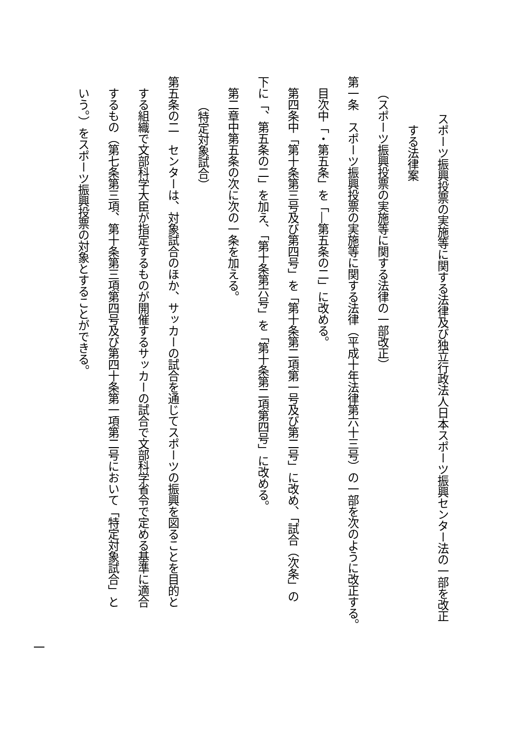スポーツ振興投票の実施等に関する法律及び独立行政法人日本スポーツ振興センター法の一部を改正
する法律案
（スポーツ振興投票の実施等に関する法律の一部改正）
第一条　スポーツ振興投票の実施等に関する法律（平成十年法律第六十三号）の一部を次のように改正する。
目次中「・第五条」を「―第五条の二」に改める。
第四条中「第十条第三号及び第四号」を「第十条第二項第一号及び第二号」に改め、「試合（次条」の
下に「、第五条の二」を加え、「第十条第六号」を「第十条第二項第四号」に改める。
第二章中第五条の次に次の一条を加える。
（特定対象試合）
第五条の二　センターは、対象試合のほか、サッカーの試合を通じてスポーツの振興を図ることを目的と
する組織で文部科学大臣が指定するものが開催するサッカーの試合で文部科学省令で定める基準に適合
するもの（第七条第三項、第十条第三項第四号及び第四十条第一項第二号において「特定対象試合」と
いう。）をスポーツ振興投票の対象とすることができる。
一